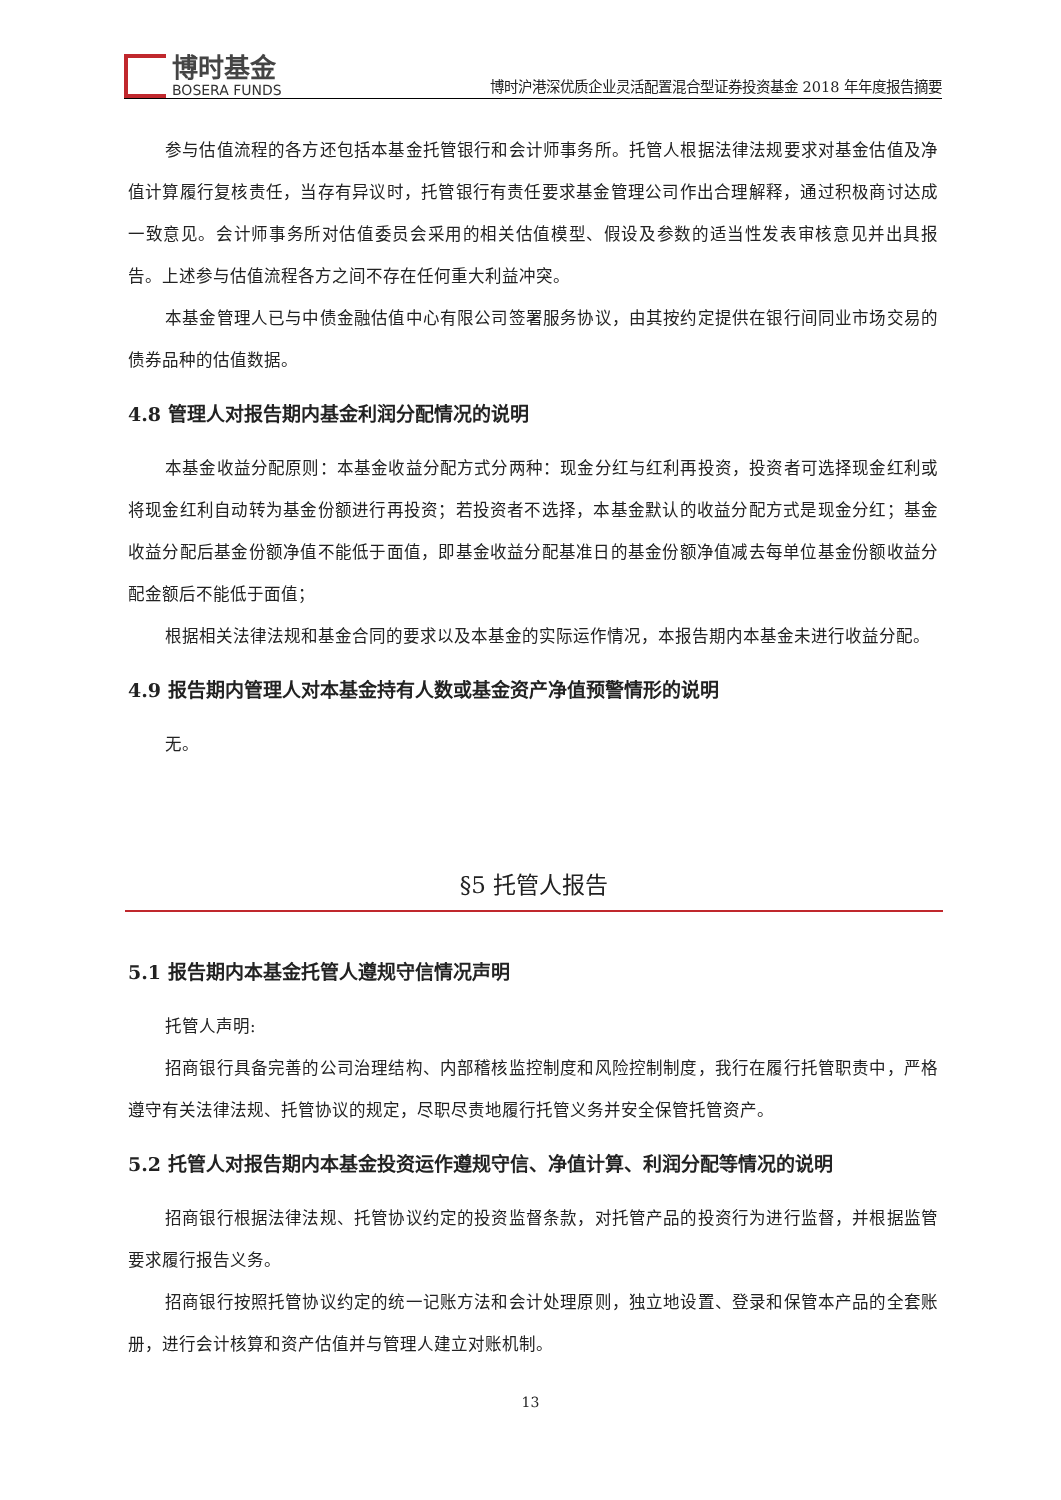博时基金
BOSERA FUNDS
博时沪港深优质企业灵活配置混合型证券投资基金 2018 年年度报告摘要
参与估值流程的各方还包括本基金托管银行和会计师事务所。托管人根据法律法规要求对基金估值及净值计算履行复核责任，当存有异议时，托管银行有责任要求基金管理公司作出合理解释，通过积极商讨达成一致意见。会计师事务所对估值委员会采用的相关估值模型、假设及参数的适当性发表审核意见并出具报告。上述参与估值流程各方之间不存在任何重大利益冲突。
本基金管理人已与中债金融估值中心有限公司签署服务协议，由其按约定提供在银行间同业市场交易的债券品种的估值数据。
4.8 管理人对报告期内基金利润分配情况的说明
本基金收益分配原则：本基金收益分配方式分两种：现金分红与红利再投资，投资者可选择现金红利或将现金红利自动转为基金份额进行再投资；若投资者不选择，本基金默认的收益分配方式是现金分红；基金收益分配后基金份额净值不能低于面值，即基金收益分配基准日的基金份额净值减去每单位基金份额收益分配金额后不能低于面值；
根据相关法律法规和基金合同的要求以及本基金的实际运作情况，本报告期内本基金未进行收益分配。
4.9 报告期内管理人对本基金持有人数或基金资产净值预警情形的说明
无。
§5 托管人报告
5.1 报告期内本基金托管人遵规守信情况声明
托管人声明:
招商银行具备完善的公司治理结构、内部稽核监控制度和风险控制制度，我行在履行托管职责中，严格遵守有关法律法规、托管协议的规定，尽职尽责地履行托管义务并安全保管托管资产。
5.2 托管人对报告期内本基金投资运作遵规守信、净值计算、利润分配等情况的说明
招商银行根据法律法规、托管协议约定的投资监督条款，对托管产品的投资行为进行监督，并根据监管要求履行报告义务。
招商银行按照托管协议约定的统一记账方法和会计处理原则，独立地设置、登录和保管本产品的全套账册，进行会计核算和资产估值并与管理人建立对账机制。
13